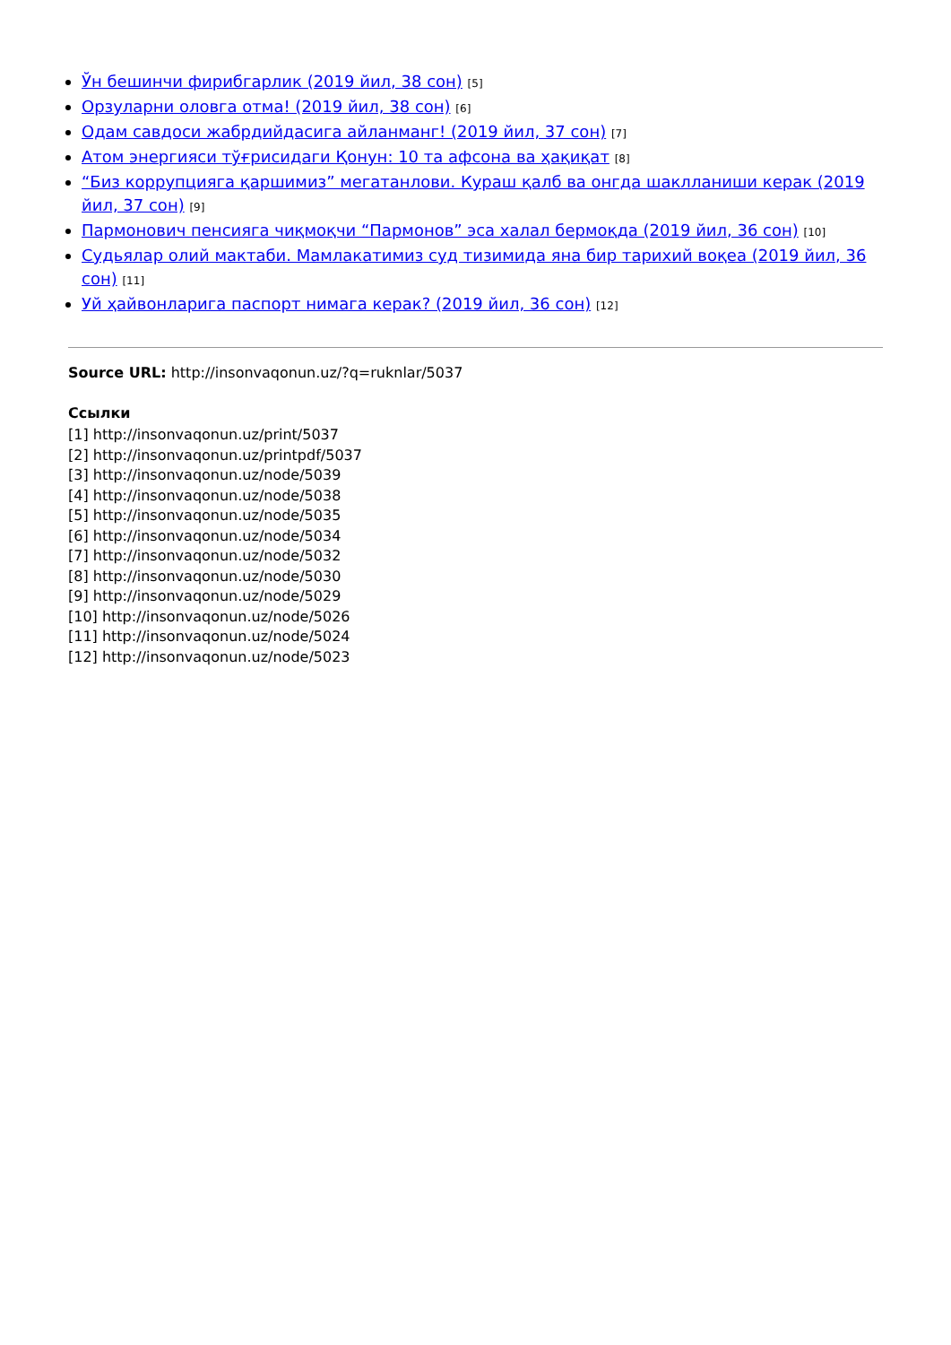Ўн бешинчи фирибгарлик (2019 йил, 38 сон) [5]
Орзуларни оловга отма! (2019 йил, 38 сон) [6]
Одам савдоси жабрдийдасига айланманг! (2019 йил, 37 сон) [7]
Атом энергияси тўғрисидаги Қонун: 10 та афсона ва ҳақиқат [8]
“Биз коррупцияга қаршимиз” мегатанлови. Кураш қалб ва онгда шаклланиши керак (2019 йил, 37 сон) [9]
Пармонович пенсияга чиқмоқчи “Пармонов” эса халал бермоқда (2019 йил, 36 сон) [10]
Судьялар олий мактаби. Мамлакатимиз суд тизимида яна бир тарихий воқеа (2019 йил, 36 сон) [11]
Уй ҳайвонларига паспорт нимага керак? (2019 йил, 36 сон) [12]
Source URL: http://insonvaqonun.uz/?q=ruknlar/5037
Ссылки
[1] http://insonvaqonun.uz/print/5037
[2] http://insonvaqonun.uz/printpdf/5037
[3] http://insonvaqonun.uz/node/5039
[4] http://insonvaqonun.uz/node/5038
[5] http://insonvaqonun.uz/node/5035
[6] http://insonvaqonun.uz/node/5034
[7] http://insonvaqonun.uz/node/5032
[8] http://insonvaqonun.uz/node/5030
[9] http://insonvaqonun.uz/node/5029
[10] http://insonvaqonun.uz/node/5026
[11] http://insonvaqonun.uz/node/5024
[12] http://insonvaqonun.uz/node/5023